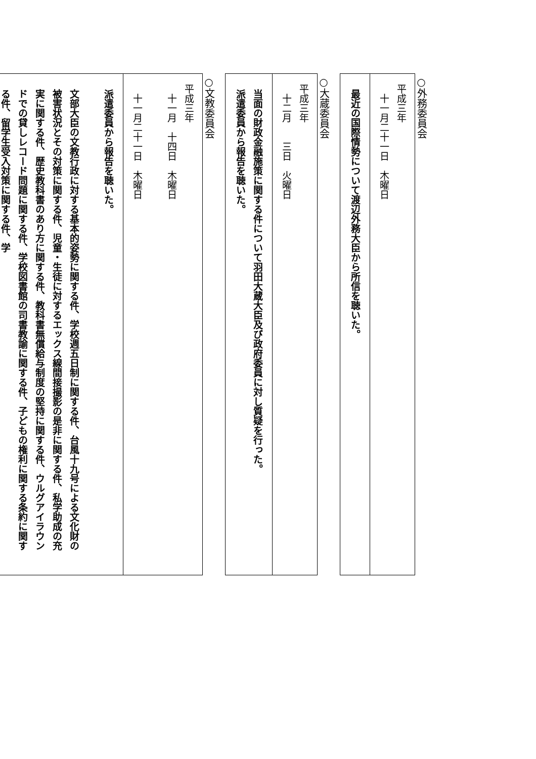○外務委員会
| 平成三年 十一月二十一日 木曜日 |
| 最近の国際情勢について渡辺外務大臣から所信を聴いた。 |
○大蔵委員会
| 平成三年 十二月 三日 火曜日 |
| 当面の財政金融施策に関する件について羽田大蔵大臣及び政府委員に対し質疑を行った。 派遣委員から報告を聴いた。 |
○文教委員会
| 平成三年 十一月 十四日 木曜日 十一月二十一日 木曜日 |
| 派遣委員から報告を聴いた。 文部大臣の文教行政に対する基本的姿勢に関する件、学校週五日制に関する件、台風十九号による文化財の被害状況とその対策に関する件、児童・生徒に対するエックス線間接撮影の是非に関する件、私学助成の充実に関する件、歴史教科書のあり方に関する件、教科書無償給与制度の堅持に関する件、ウルグアイラウンドでの貸しレコード問題に関する件、学校図書館の司書教諭に関する件、子どもの権利に関する条約に関する件、留学生受入対策に関する件、学 |